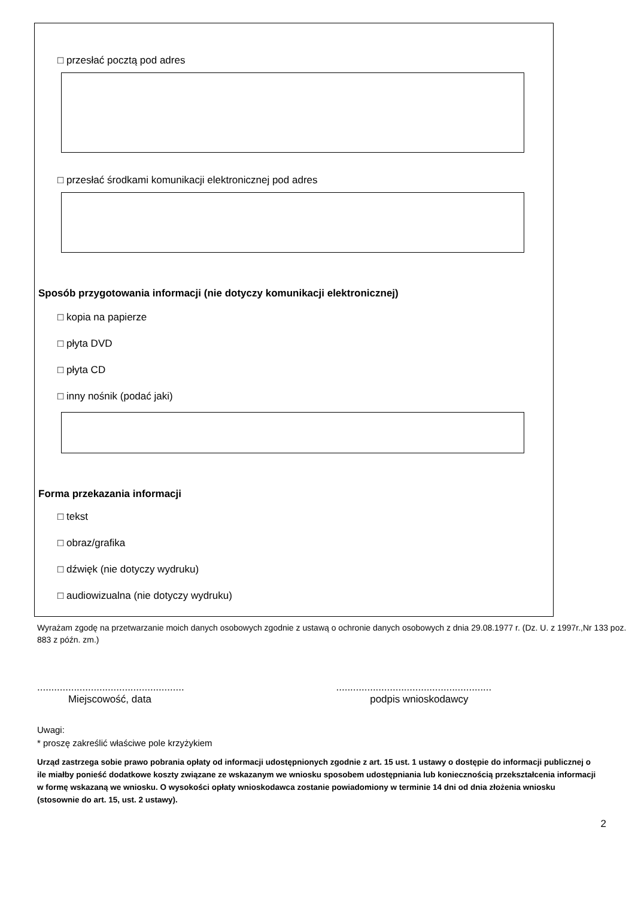□ przesłać pocztą pod adres
□ przesłać środkami komunikacji elektronicznej pod adres
Sposób przygotowania informacji (nie dotyczy komunikacji elektronicznej)
□ kopia na papierze
□ płyta DVD
□ płyta CD
□ inny nośnik (podać jaki)
Forma przekazania informacji
□ tekst
□ obraz/grafika
□ dźwięk (nie dotyczy wydruku)
□ audiowizualna (nie dotyczy wydruku)
Wyrażam zgodę na przetwarzanie moich danych osobowych zgodnie z ustawą o ochronie danych osobowych z dnia 29.08.1977 r. (Dz. U. z 1997r.,Nr 133 poz. 883 z późn. zm.)
....................................................
Miejscowość, data
.......................................................
podpis wnioskodawcy
Uwagi:
* proszę zakreślić właściwe pole krzyżykiem
Urząd zastrzega sobie prawo pobrania opłaty od informacji udostępnionych zgodnie z art. 15 ust. 1 ustawy o dostępie do informacji publicznej o ile miałby ponieść dodatkowe koszty związane ze wskazanym we wniosku sposobem udostępniania lub koniecznością przekształcenia informacji w formę wskazaną we wniosku. O wysokości opłaty wnioskodawca zostanie powiadomiony w terminie 14 dni od dnia złożenia wniosku (stosownie do art. 15, ust. 2 ustawy).
2